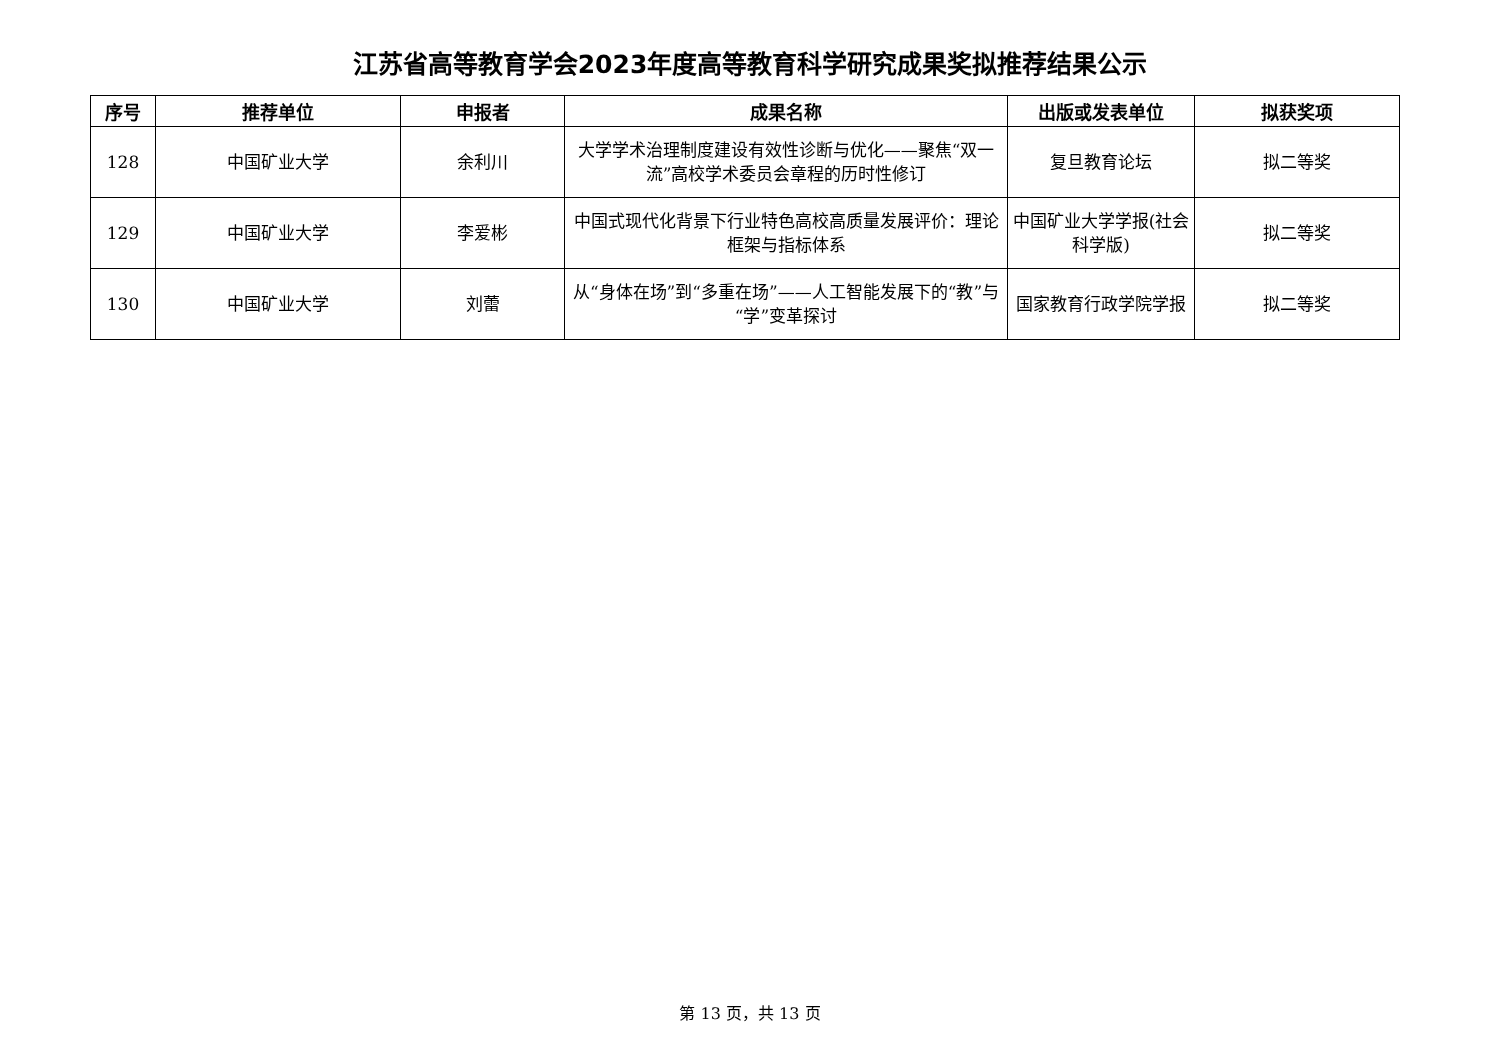江苏省高等教育学会2023年度高等教育科学研究成果奖拟推荐结果公示
| 序号 | 推荐单位 | 申报者 | 成果名称 | 出版或发表单位 | 拟获奖项 |
| --- | --- | --- | --- | --- | --- |
| 128 | 中国矿业大学 | 余利川 | 大学学术治理制度建设有效性诊断与优化——聚焦“双一流”高校学术委员会章程的历时性修订 | 复旦教育论坛 | 拟二等奖 |
| 129 | 中国矿业大学 | 李爱彬 | 中国式现代化背景下行业特色高校高质量发展评价：理论框架与指标体系 | 中国矿业大学学报(社会科学版) | 拟二等奖 |
| 130 | 中国矿业大学 | 刘蕾 | 从“身体在场”到“多重在场”——人工智能发展下的“教”与“学”变革探讨 | 国家教育行政学院学报 | 拟二等奖 |
第 13 页，共 13 页